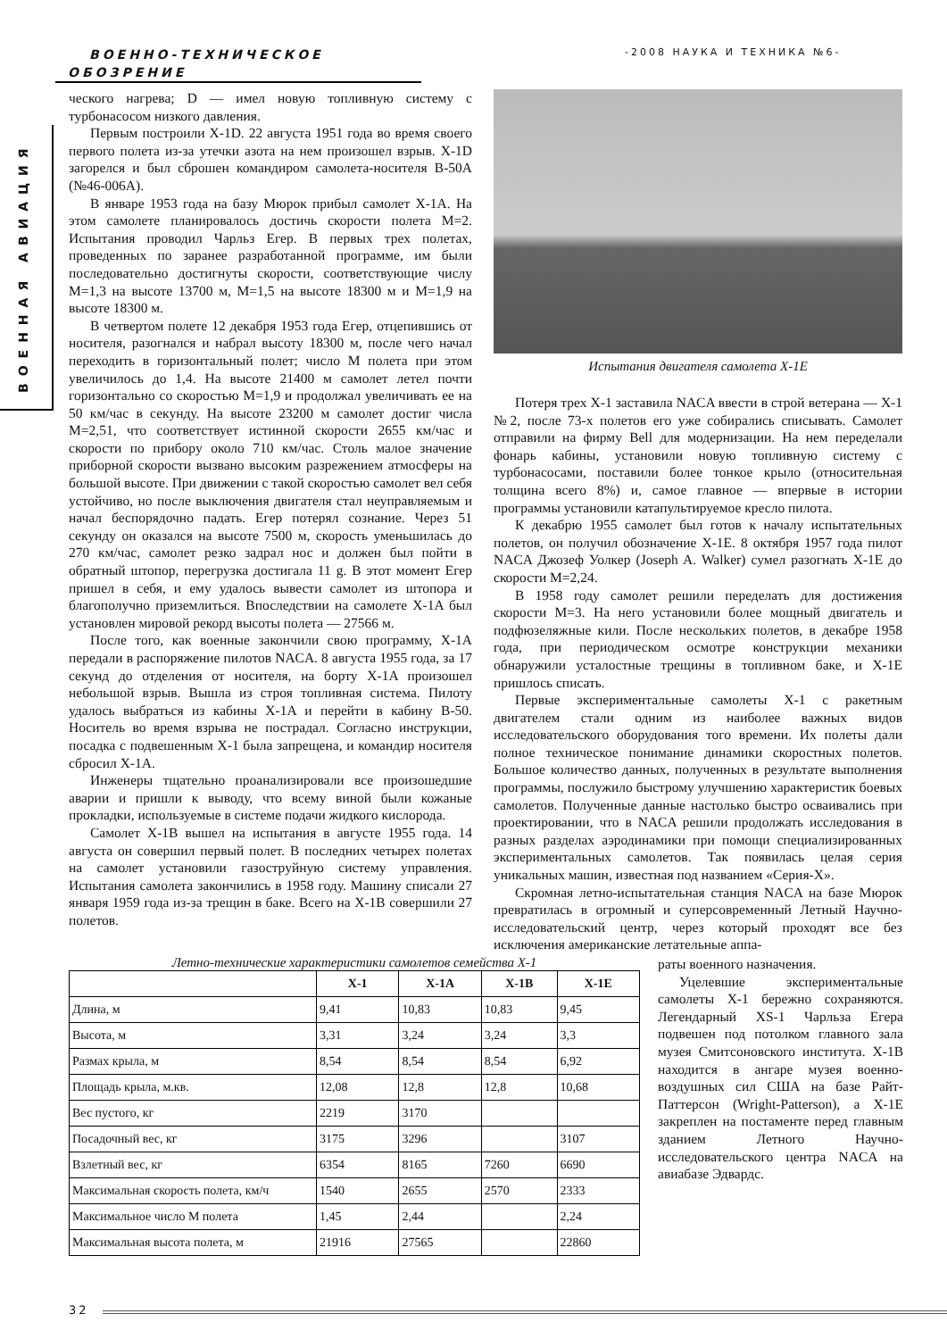ВОЕННО-ТЕХНИЧЕСКОЕ ОБОЗРЕНИЕ -2008 НАУКА И ТЕХНИКА №6-
ВОЕННАЯ АВИАЦИЯ
ческого нагрева; D — имел новую топливную систему с турбонасосом низкого давления.
Первым построили X-1D. 22 августа 1951 года во время своего первого полета из-за утечки азота на нем произошел взрыв. X-1D загорелся и был сброшен командиром самолета-носителя B-50A (№46-006A).
В январе 1953 года на базу Мюрок прибыл самолет X-1A. На этом самолете планировалось достичь скорости полета M=2. Испытания проводил Чарльз Егер. В первых трех полетах, проведенных по заранее разработанной программе, им были последовательно достигнуты скорости, соответствующие числу M=1,3 на высоте 13700 м, M=1,5 на высоте 18300 м и M=1,9 на высоте 18300 м.
В четвертом полете 12 декабря 1953 года Егер, отцепившись от носителя, разогнался и набрал высоту 18300 м, после чего начал переходить в горизонтальный полет; число M полета при этом увеличилось до 1,4. На высоте 21400 м самолет летел почти горизонтально со скоростью M=1,9 и продолжал увеличивать ее на 50 км/час в секунду. На высоте 23200 м самолет достиг числа M=2,51, что соответствует истинной скорости 2655 км/час и скорости по прибору около 710 км/час. Столь малое значение приборной скорости вызвано высоким разрежением атмосферы на большой высоте. При движении с такой скоростью самолет вел себя устойчиво, но после выключения двигателя стал неуправляемым и начал беспорядочно падать. Егер потерял сознание. Через 51 секунду он оказался на высоте 7500 м, скорость уменьшилась до 270 км/час, самолет резко задрал нос и должен был пойти в обратный штопор, перегрузка достигала 11 g. В этот момент Егер пришел в себя, и ему удалось вывести самолет из штопора и благополучно приземлиться. Впоследствии на самолете X-1A был установлен мировой рекорд высоты полета — 27566 м.
После того, как военные закончили свою программу, X-1A передали в распоряжение пилотов NACA. 8 августа 1955 года, за 17 секунд до отделения от носителя, на борту X-1A произошел небольшой взрыв. Вышла из строя топливная система. Пилоту удалось выбраться из кабины X-1A и перейти в кабину B-50. Носитель во время взрыва не пострадал. Согласно инструкции, посадка с подвешенным X-1 была запрещена, и командир носителя сбросил X-1A.
Инженеры тщательно проанализировали все произошедшие аварии и пришли к выводу, что всему виной были кожаные прокладки, используемые в системе подачи жидкого кислорода.
Самолет X-1B вышел на испытания в августе 1955 года. 14 августа он совершил первый полет. В последних четырех полетах на самолет установили газоструйную систему управления. Испытания самолета закончились в 1958 году. Машину списали 27 января 1959 года из-за трещин в баке. Всего на X-1B совершили 27 полетов.
Испытания двигателя самолета X-1E
Потеря трех X-1 заставила NACA ввести в строй ветерана — X-1 №2, после 73-х полетов его уже собирались списывать. Самолет отправили на фирму Bell для модернизации. На нем переделали фонарь кабины, установили новую топливную систему с турбонасосами, поставили более тонкое крыло (относительная толщина всего 8%) и, самое главное — впервые в истории программы установили катапультируемое кресло пилота.
К декабрю 1955 самолет был готов к началу испытательных полетов, он получил обозначение X-1E. 8 октября 1957 года пилот NACA Джозеф Уолкер (Joseph A. Walker) сумел разогнать X-1E до скорости M=2,24.
В 1958 году самолет решили переделать для достижения скорости M=3. На него установили более мощный двигатель и подфюзеляжные кили. После нескольких полетов, в декабре 1958 года, при периодическом осмотре конструкции механики обнаружили усталостные трещины в топливном баке, и X-1E пришлось списать.
Первые экспериментальные самолеты X-1 с ракетным двигателем стали одним из наиболее важных видов исследовательского оборудования того времени. Их полеты дали полное техническое понимание динамики скоростных полетов. Большое количество данных, полученных в результате выполнения программы, послужило быстрому улучшению характеристик боевых самолетов. Полученные данные настолько быстро осваивались при проектировании, что в NACA решили продолжать исследования в разных разделах аэродинамики при помощи специализированных экспериментальных самолетов. Так появилась целая серия уникальных машин, известная под названием «Серия-X».
Скромная летно-испытательная станция NACA на базе Мюрок превратилась в огромный и суперсовременный Летный Научно-исследовательский центр, через который проходят все без исключения американские летательные аппа-
Летно-технические характеристики самолетов семейства X-1
| | X-1 | X-1A | X-1B | X-1E |
| --- | --- | --- | --- | --- |
| Длина, м | 9,41 | 10,83 | 10,83 | 9,45 |
| Высота, м | 3,31 | 3,24 | 3,24 | 3,3 |
| Размах крыла, м | 8,54 | 8,54 | 8,54 | 6,92 |
| Площадь крыла, м.кв. | 12,08 | 12,8 | 12,8 | 10,68 |
| Вес пустого, кг | 2219 | 3170 | | |
| Посадочный вес, кг | 3175 | 3296 | | 3107 |
| Взлетный вес, кг | 6354 | 8165 | 7260 | 6690 |
| Максимальная скорость полета, км/ч | 1540 | 2655 | 2570 | 2333 |
| Максимальное число M полета | 1,45 | 2,44 | | 2,24 |
| Максимальная высота полета, м | 21916 | 27565 | | 22860 |
раты военного назначения.
Уцелевшие экспериментальные самолеты X-1 бережно сохраняются. Легендарный XS-1 Чарльза Егера подвешен под потолком главного зала музея Смитсоновского института. X-1B находится в ангаре музея военно-воздушных сил США на базе Райт-Паттерсон (Wright-Patterson), а X-1E закреплен на постаменте перед главным зданием Летного Научно-исследовательского центра NACA на авиабазе Эдвардс.
32